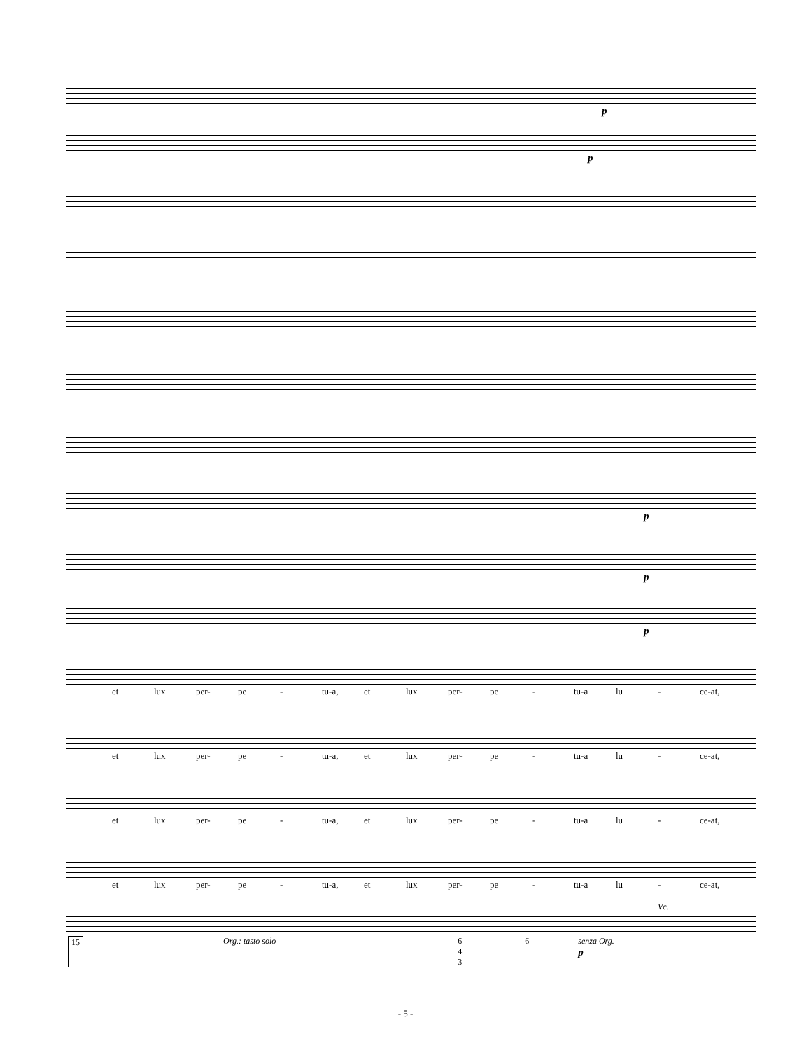p
p
p
p
p
et lux per- pe - tu-a, et lux per- pe - tu-a lu - ce-at,
et lux per- pe - tu-a, et lux per- pe - tu-a lu - ce-at,
et lux per- pe - tu-a, et lux per- pe - tu-a lu - ce-at,
et lux per- pe - tu-a, et lux per- pe - tu-a lu - ce-at,
Vc.
15 Org.: tasto solo 6
4
3 6 senza Org.
p
- 5 -